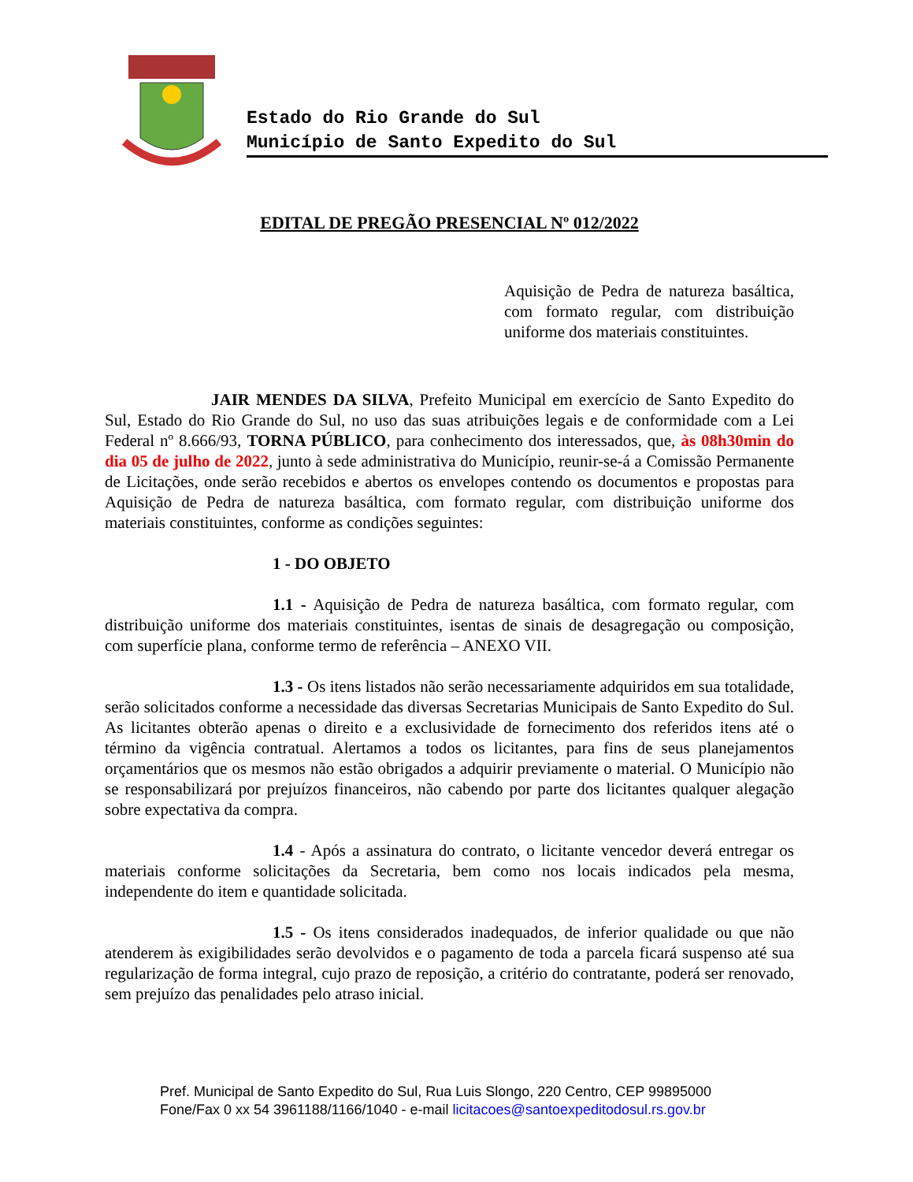Estado do Rio Grande do Sul
Município de Santo Expedito do Sul
EDITAL DE PREGÃO PRESENCIAL Nº 012/2022
Aquisição de Pedra de natureza basáltica, com formato regular, com distribuição uniforme dos materiais constituintes.
JAIR MENDES DA SILVA, Prefeito Municipal em exercício de Santo Expedito do Sul, Estado do Rio Grande do Sul, no uso das suas atribuições legais e de conformidade com a Lei Federal nº 8.666/93, TORNA PÚBLICO, para conhecimento dos interessados, que, às 08h30min do dia 05 de julho de 2022, junto à sede administrativa do Município, reunir-se-á a Comissão Permanente de Licitações, onde serão recebidos e abertos os envelopes contendo os documentos e propostas para Aquisição de Pedra de natureza basáltica, com formato regular, com distribuição uniforme dos materiais constituintes, conforme as condições seguintes:
1 - DO OBJETO
1.1 - Aquisição de Pedra de natureza basáltica, com formato regular, com distribuição uniforme dos materiais constituintes, isentas de sinais de desagregação ou composição, com superfície plana, conforme termo de referência – ANEXO VII.
1.3 - Os itens listados não serão necessariamente adquiridos em sua totalidade, serão solicitados conforme a necessidade das diversas Secretarias Municipais de Santo Expedito do Sul. As licitantes obterão apenas o direito e a exclusividade de fornecimento dos referidos itens até o término da vigência contratual. Alertamos a todos os licitantes, para fins de seus planejamentos orçamentários que os mesmos não estão obrigados a adquirir previamente o material. O Município não se responsabilizará por prejuízos financeiros, não cabendo por parte dos licitantes qualquer alegação sobre expectativa da compra.
1.4 - Após a assinatura do contrato, o licitante vencedor deverá entregar os materiais conforme solicitações da Secretaria, bem como nos locais indicados pela mesma, independente do item e quantidade solicitada.
1.5 - Os itens considerados inadequados, de inferior qualidade ou que não atenderem às exigibilidades serão devolvidos e o pagamento de toda a parcela ficará suspenso até sua regularização de forma integral, cujo prazo de reposição, a critério do contratante, poderá ser renovado, sem prejuízo das penalidades pelo atraso inicial.
Pref. Municipal de Santo Expedito do Sul, Rua Luis Slongo, 220 Centro, CEP 99895000
Fone/Fax 0 xx 54 3961188/1166/1040 - e-mail licitacoes@santoexpeditodosul.rs.gov.br